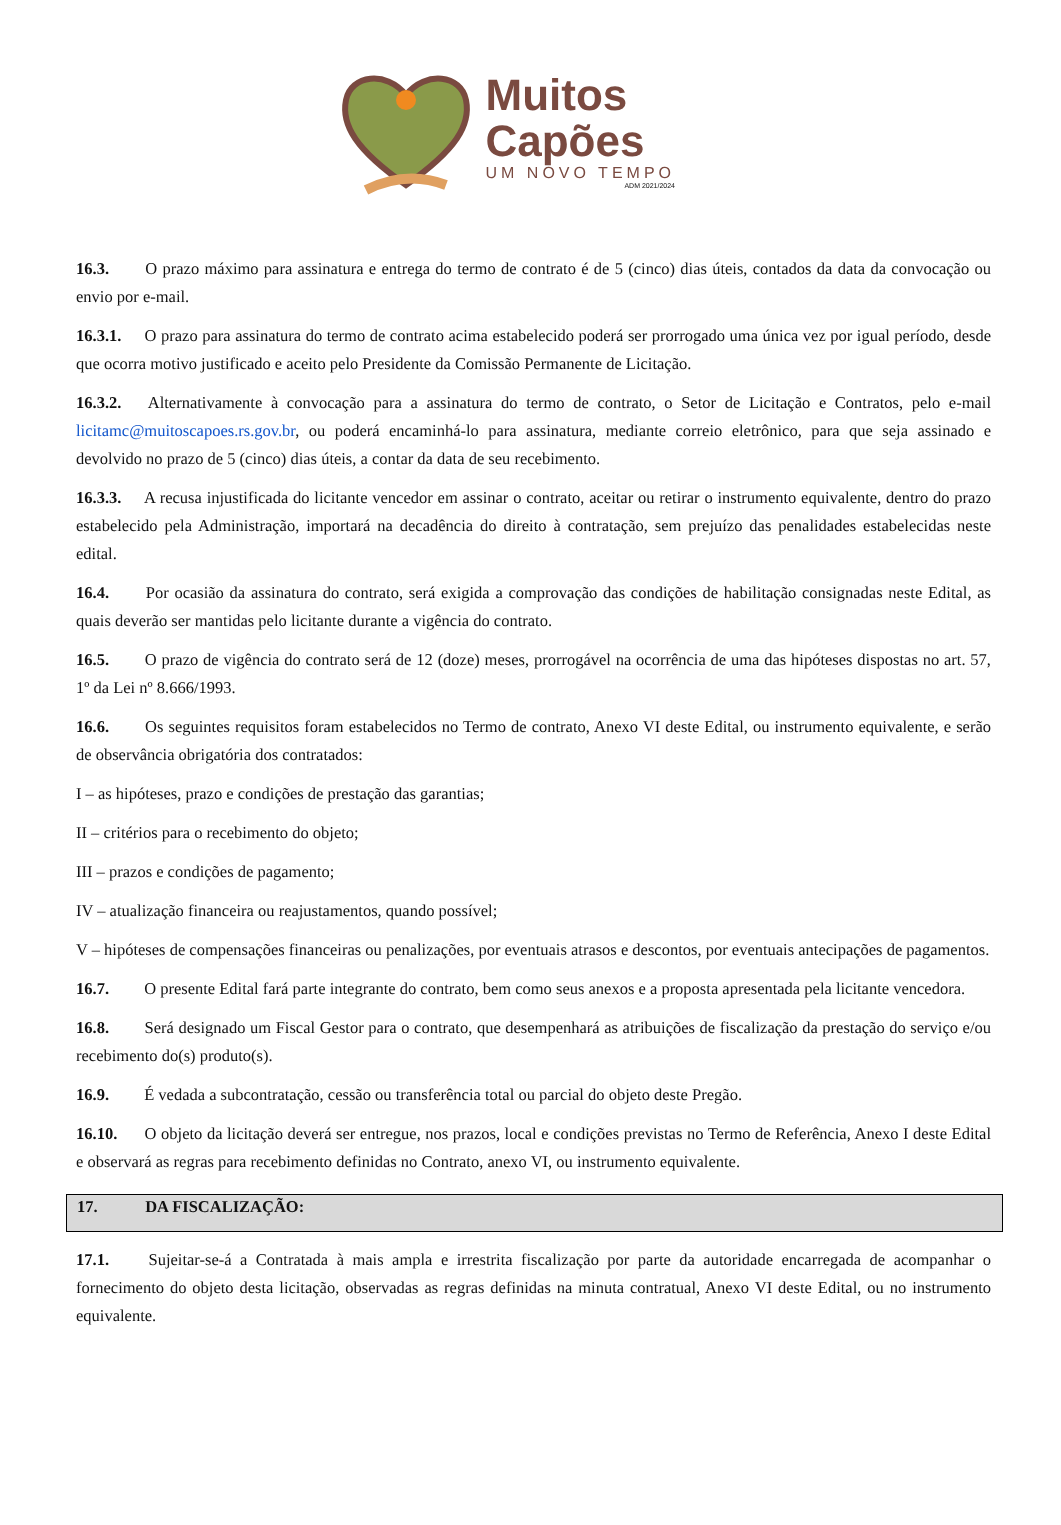Muitos
Capões
UM NOVO TEMPO
ADM 2021/2024
16.3. O prazo máximo para assinatura e entrega do termo de contrato é de 5 (cinco) dias úteis, contados da data da convocação ou envio por e-mail.
16.3.1. O prazo para assinatura do termo de contrato acima estabelecido poderá ser prorrogado uma única vez por igual período, desde que ocorra motivo justificado e aceito pelo Presidente da Comissão Permanente de Licitação.
16.3.2. Alternativamente à convocação para a assinatura do termo de contrato, o Setor de Licitação e Contratos, pelo e-mail licitamc@muitoscapoes.rs.gov.br, ou poderá encaminhá-lo para assinatura, mediante correio eletrônico, para que seja assinado e devolvido no prazo de 5 (cinco) dias úteis, a contar da data de seu recebimento.
16.3.3. A recusa injustificada do licitante vencedor em assinar o contrato, aceitar ou retirar o instrumento equivalente, dentro do prazo estabelecido pela Administração, importará na decadência do direito à contratação, sem prejuízo das penalidades estabelecidas neste edital.
16.4. Por ocasião da assinatura do contrato, será exigida a comprovação das condições de habilitação consignadas neste Edital, as quais deverão ser mantidas pelo licitante durante a vigência do contrato.
16.5. O prazo de vigência do contrato será de 12 (doze) meses, prorrogável na ocorrência de uma das hipóteses dispostas no art. 57, 1º da Lei nº 8.666/1993.
16.6. Os seguintes requisitos foram estabelecidos no Termo de contrato, Anexo VI deste Edital, ou instrumento equivalente, e serão de observância obrigatória dos contratados:
I – as hipóteses, prazo e condições de prestação das garantias;
II – critérios para o recebimento do objeto;
III – prazos e condições de pagamento;
IV – atualização financeira ou reajustamentos, quando possível;
V – hipóteses de compensações financeiras ou penalizações, por eventuais atrasos e descontos, por eventuais antecipações de pagamentos.
16.7. O presente Edital fará parte integrante do contrato, bem como seus anexos e a proposta apresentada pela licitante vencedora.
16.8. Será designado um Fiscal Gestor para o contrato, que desempenhará as atribuições de fiscalização da prestação do serviço e/ou recebimento do(s) produto(s).
16.9. É vedada a subcontratação, cessão ou transferência total ou parcial do objeto deste Pregão.
16.10. O objeto da licitação deverá ser entregue, nos prazos, local e condições previstas no Termo de Referência, Anexo I deste Edital e observará as regras para recebimento definidas no Contrato, anexo VI, ou instrumento equivalente.
17. DA FISCALIZAÇÃO:
17.1. Sujeitar-se-á a Contratada à mais ampla e irrestrita fiscalização por parte da autoridade encarregada de acompanhar o fornecimento do objeto desta licitação, observadas as regras definidas na minuta contratual, Anexo VI deste Edital, ou no instrumento equivalente.